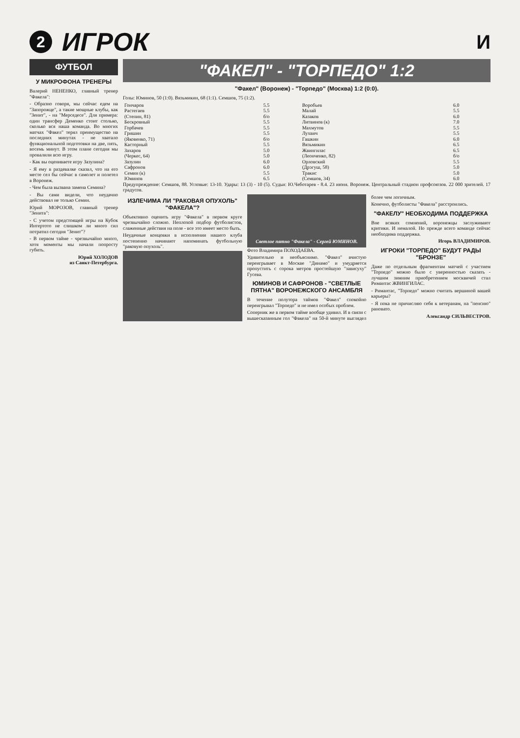2
ИГРОК
И
ФУТБОЛ
У МИКРОФОНА ТРЕНЕРЫ
Валерий НЕНЕНКО, главный тренер "Факела":
- Образно говоря, мы сейчас едем на "Запорожце", а такие мощные клубы, как "Зенит", - на "Мерседесе". Для примера: один трансфер Деменко стоит столько, сколько вся наша команда. Во многих матчах "Факел" терял преимущество на последних минутах - не хватало функциональной подготовки на две, пять, восемь минут. В этом плане сегодня мы провалили всю игру.
- Как вы оцениваете игру Зазулина?
- Я ему в раздевалке сказал, что на его месте сел бы сейчас в самолет и полетел в Воронеж.
- Чем была вызвана замена Семина?
- Вы сами видели, что неудачно действовал не только Семин.
Юрий МОРОЗОВ, главный тренер "Зенита":
- С учетом предстоящей игры на Кубок Интертото не слишком ли много сил потратил сегодня "Зенит"?
- В первом тайме - чрезвычайно много, хотя моменты мы начали попросту губить.
Юрий ХОЛОДОВ
из Санкт-Петербурга.
"ФАКЕЛ" - "ТОРПЕДО" 1:2
"Факел" (Воронеж) - "Торпедо" (Москва) 1:2 (0:0).
Голы: Юминов, 50 (1:0). Вязьмикин, 68 (1:1). Семшов, 75 (1:2).
| Гончаров | 5.5 | Воробьев | 6.0 |
| Растегаев | 5.5 | Малай | 5.5 |
| (Степин, 81) | б/о | Казаков | 6.0 |
| Бескровный | 5.5 | Литвинов (к) | 7.0 |
| Горбачев | 5.5 | Махмутов | 5.5 |
| Гришин | 5.5 | Лухвич | 5.5 |
| (Яковенко, 71) | б/о | Гашкин | 6.0 |
| Касторный | 5.5 | Вязьмикин | 6.5 |
| Захаров | 5.0 | Жвингилас | 6.5 |
| (Черкес, 64) | 5.0 | (Леонченко, 82) | б/о |
| Зазулин | 6.0 | Орловский | 5.5 |
| Сафронов | 6.0 | (Дрэгуш, 58) | 5.0 |
| Семин (к) | 5.5 | Тракис | 5.0 |
| Юминов | 6.5 | (Семшов, 34) | 6.0 |
Предупреждение: Семшов, 88. Угловые: 13-10. Удары: 13 (3) - 10 (5). Судьи: Ю.Чеботарев - 8.4. 23 июня. Воронеж. Центральный стадион профсоюзов. 22 000 зрителей. 17 градусов.
ИЗЛЕЧИМА ЛИ "РАКОВАЯ ОПУХОЛЬ" "ФАКЕЛА"?
Объективно оценить игру "Факела" в первом круге чрезвычайно сложно. Неплохой подбор футболистов, слаженные действия на поле - все это имеет место быть.
Неудачные концовки в исполнении нашего клуба постепенно начинают напоминать футбольную "раковую опухоль".
Светлое пятно "Факела" - Сергей ЮМИНОВ.
Фото Владимира ПОХОДАЕВА.
Удивительно и необъяснимо. "Факел" вчистую переигрывает в Москве "Динамо" и умудряется пропустить с сорока метров простейшую "зависуху" Гусева.
ЮМИНОВ И САФРОНОВ - "СВЕТЛЫЕ ПЯТНА" ВОРОНЕЖСКОГО АНСАМБЛЯ
В течение полутора таймов "Факел" спокойно переигрывал "Торпедо" и не имел особых проблем.
Соперник же в первом тайме вообще удивил. И в связи с вышесказанным гол "Факела" на 50-й минуте выглядел более чем логичным.
Конечно, футболисты "Факела" расстроились.
"ФАКЕЛУ" НЕОБХОДИМА ПОДДЕРЖКА
Вне всяких сомнений, воронежцы заслуживают критики. И немалой. Но прежде всего команде сейчас необходима поддержка.
Игорь ВЛАДИМИРОВ.
ИГРОКИ "ТОРПЕДО" БУДУТ РАДЫ "БРОНЗЕ"
Даже по отдельным фрагментам матчей с участием "Торпедо" можно было с уверенностью сказать - лучшим зимним приобретением москвичей стал Римантас ЖВИНГИЛАС.
- Римантас, "Торпедо" можно считать вершиной вашей карьеры?
- Я пока не причисляю себя к ветеранам, на "пенсию" рановато.
Александр СИЛЬВЕСТРОВ.